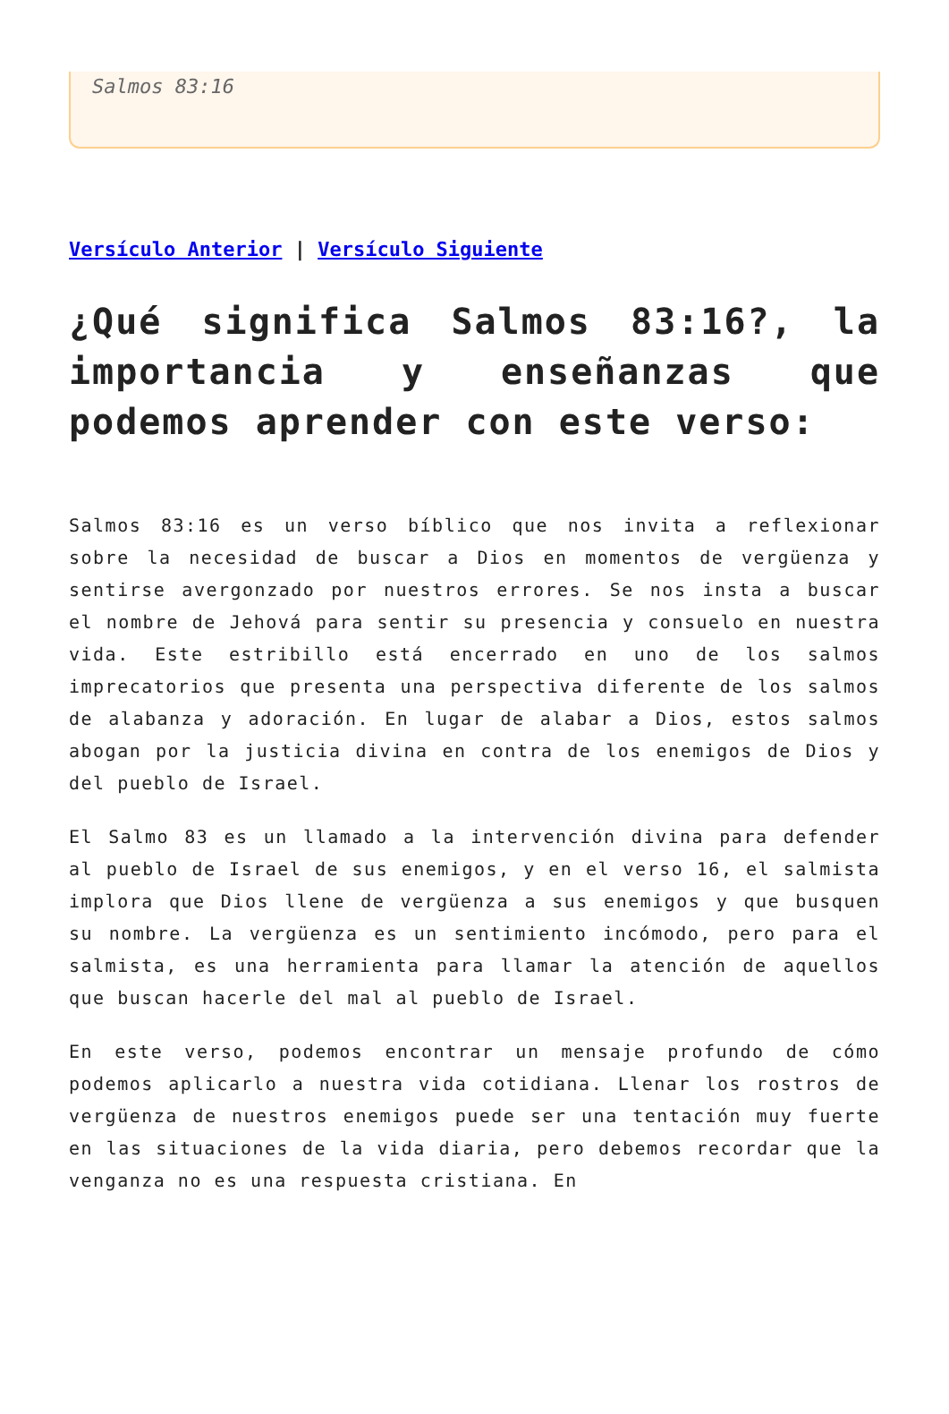Salmos 83:16
Versículo Anterior | Versículo Siguiente
¿Qué significa Salmos 83:16?, la importancia y enseñanzas que podemos aprender con este verso:
Salmos 83:16 es un verso bíblico que nos invita a reflexionar sobre la necesidad de buscar a Dios en momentos de vergüenza y sentirse avergonzado por nuestros errores. Se nos insta a buscar el nombre de Jehová para sentir su presencia y consuelo en nuestra vida. Este estribillo está encerrado en uno de los salmos imprecatorios que presenta una perspectiva diferente de los salmos de alabanza y adoración. En lugar de alabar a Dios, estos salmos abogan por la justicia divina en contra de los enemigos de Dios y del pueblo de Israel.
El Salmo 83 es un llamado a la intervención divina para defender al pueblo de Israel de sus enemigos, y en el verso 16, el salmista implora que Dios llene de vergüenza a sus enemigos y que busquen su nombre. La vergüenza es un sentimiento incómodo, pero para el salmista, es una herramienta para llamar la atención de aquellos que buscan hacerle del mal al pueblo de Israel.
En este verso, podemos encontrar un mensaje profundo de cómo podemos aplicarlo a nuestra vida cotidiana. Llenar los rostros de vergüenza de nuestros enemigos puede ser una tentación muy fuerte en las situaciones de la vida diaria, pero debemos recordar que la venganza no es una respuesta cristiana. En